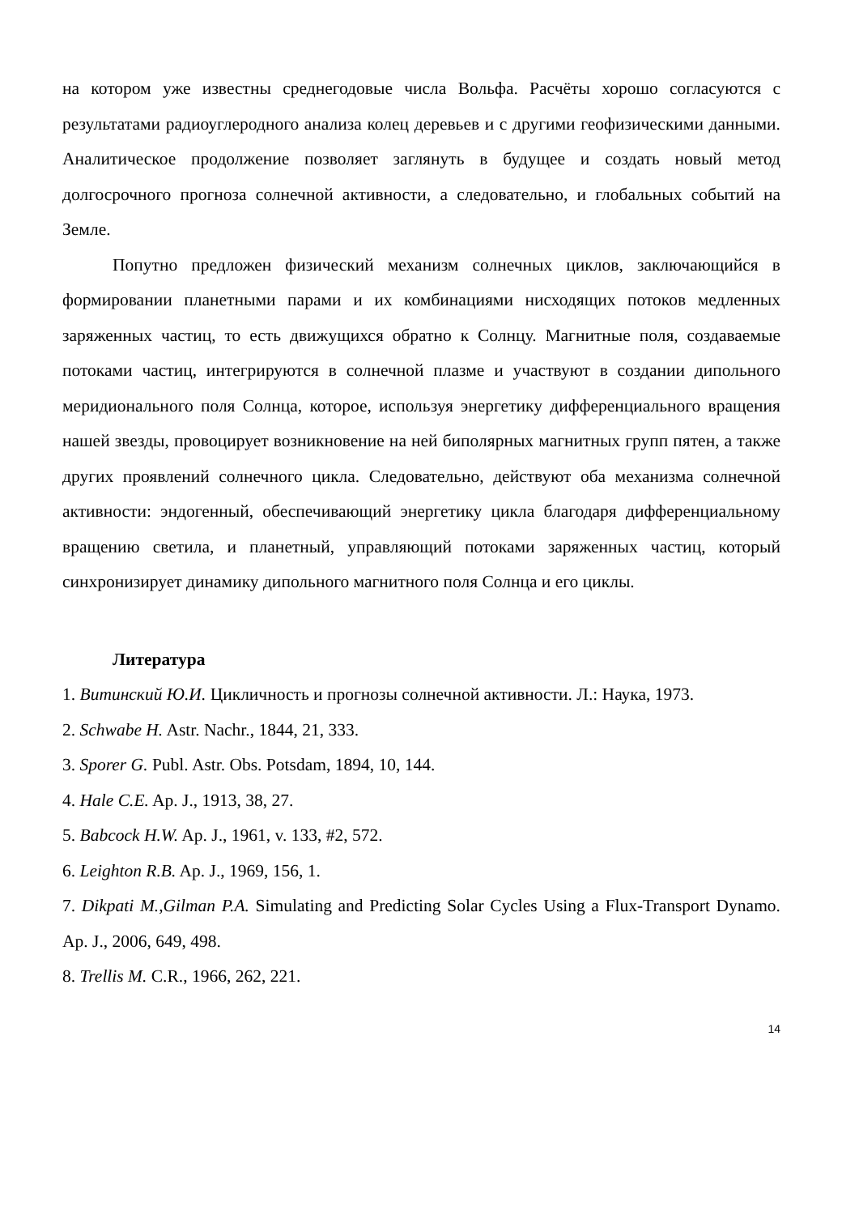на котором уже известны среднегодовые числа Вольфа. Расчёты хорошо согласуются с результатами радиоуглеродного анализа колец деревьев и с другими геофизическими данными. Аналитическое продолжение позволяет заглянуть в будущее и создать новый метод долгосрочного прогноза солнечной активности, а следовательно, и глобальных событий на Земле.
Попутно предложен физический механизм солнечных циклов, заключающийся в формировании планетными парами и их комбинациями нисходящих потоков медленных заряженных частиц, то есть движущихся обратно к Солнцу. Магнитные поля, создаваемые потоками частиц, интегрируются в солнечной плазме и участвуют в создании дипольного меридионального поля Солнца, которое, используя энергетику дифференциального вращения нашей звезды, провоцирует возникновение на ней биполярных магнитных групп пятен, а также других проявлений солнечного цикла. Следовательно, действуют оба механизма солнечной активности: эндогенный, обеспечивающий энергетику цикла благодаря дифференциальному вращению светила, и планетный, управляющий потоками заряженных частиц, который синхронизирует динамику дипольного магнитного поля Солнца и его циклы.
Литература
1. Витинский Ю.И. Цикличность и прогнозы солнечной активности. Л.: Наука, 1973.
2. Schwabe H. Astr. Nachr., 1844, 21, 333.
3. Sporer G. Publ. Astr. Obs. Potsdam, 1894, 10, 144.
4. Hale C.E. Ap. J., 1913, 38, 27.
5. Babcock H.W. Ap. J., 1961, v. 133, #2, 572.
6. Leighton R.B. Ap. J., 1969, 156, 1.
7. Dikpati M.,Gilman P.A. Simulating and Predicting Solar Cycles Using a Flux-Transport Dynamo. Ap. J., 2006, 649, 498.
8. Trellis M. C.R., 1966, 262, 221.
14